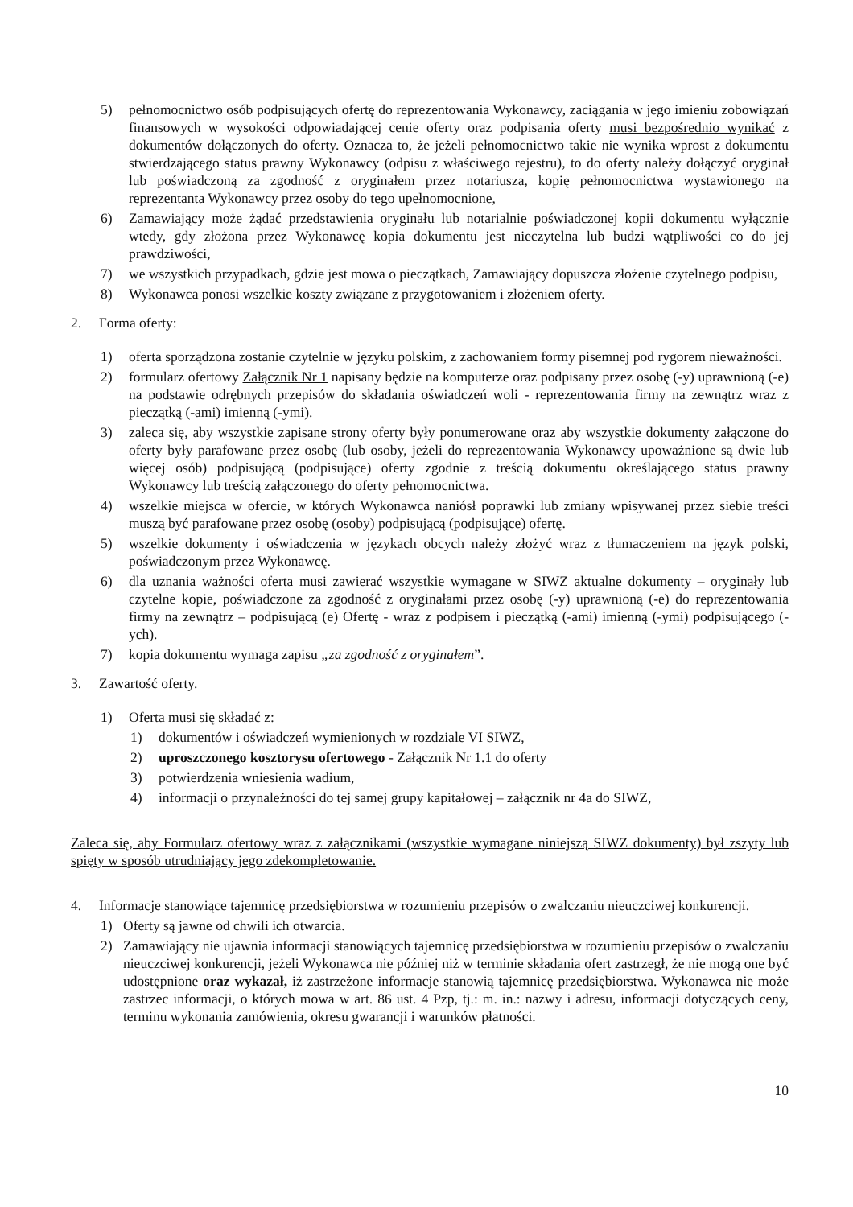5) pełnomocnictwo osób podpisujących ofertę do reprezentowania Wykonawcy, zaciągania w jego imieniu zobowiązań finansowych w wysokości odpowiadającej cenie oferty oraz podpisania oferty musi bezpośrednio wynikać z dokumentów dołączonych do oferty. Oznacza to, że jeżeli pełnomocnictwo takie nie wynika wprost z dokumentu stwierdzającego status prawny Wykonawcy (odpisu z właściwego rejestru), to do oferty należy dołączyć oryginał lub poświadczoną za zgodność z oryginałem przez notariusza, kopię pełnomocnictwa wystawionego na reprezentanta Wykonawcy przez osoby do tego upełnomocnione,
6) Zamawiający może żądać przedstawienia oryginału lub notarialnie poświadczonej kopii dokumentu wyłącznie wtedy, gdy złożona przez Wykonawcę kopia dokumentu jest nieczytelna lub budzi wątpliwości co do jej prawdziwości,
7) we wszystkich przypadkach, gdzie jest mowa o pieczątkach, Zamawiający dopuszcza złożenie czytelnego podpisu,
8) Wykonawca ponosi wszelkie koszty związane z przygotowaniem i złożeniem oferty.
2. Forma oferty:
1) oferta sporządzona zostanie czytelnie w języku polskim, z zachowaniem formy pisemnej pod rygorem nieważności.
2) formularz ofertowy Załącznik Nr 1 napisany będzie na komputerze oraz podpisany przez osobę (-y) uprawnioną (-e) na podstawie odrębnych przepisów do składania oświadczeń woli - reprezentowania firmy na zewnątrz wraz z pieczątką (-ami) imienną (-ymi).
3) zaleca się, aby wszystkie zapisane strony oferty były ponumerowane oraz aby wszystkie dokumenty załączone do oferty były parafowane przez osobę (lub osoby, jeżeli do reprezentowania Wykonawcy upoważnione są dwie lub więcej osób) podpisującą (podpisujące) oferty zgodnie z treścią dokumentu określającego status prawny Wykonawcy lub treścią załączonego do oferty pełnomocnictwa.
4) wszelkie miejsca w ofercie, w których Wykonawca naniósł poprawki lub zmiany wpisywanej przez siebie treści muszą być parafowane przez osobę (osoby) podpisującą (podpisujące) ofertę.
5) wszelkie dokumenty i oświadczenia w językach obcych należy złożyć wraz z tłumaczeniem na język polski, poświadczonym przez Wykonawcę.
6) dla uznania ważności oferta musi zawierać wszystkie wymagane w SIWZ aktualne dokumenty – oryginały lub czytelne kopie, poświadczone za zgodność z oryginałami przez osobę (-y) uprawnioną (-e) do reprezentowania firmy na zewnątrz – podpisującą (e) Ofertę - wraz z podpisem i pieczątką (-ami) imienną (-ymi) podpisującego (-ych).
7) kopia dokumentu wymaga zapisu „za zgodność z oryginałem”.
3. Zawartość oferty.
1) Oferta musi się składać z:
1) dokumentów i oświadczeń wymienionych w rozdziale VI SIWZ,
2) uproszczonego kosztorysu ofertowego - Załącznik Nr 1.1 do oferty
3) potwierdzenia wniesienia wadium,
4) informacji o przynależności do tej samej grupy kapitałowej – załącznik nr 4a do SIWZ,
Zaleca się, aby Formularz ofertowy wraz z załącznikami (wszystkie wymagane niniejszą SIWZ dokumenty) był zszyty lub spięty w sposób utrudniający jego zdekompletowanie.
4. Informacje stanowiące tajemnicę przedsiębiorstwa w rozumieniu przepisów o zwalczaniu nieuczciwej konkurencji.
1) Oferty są jawne od chwili ich otwarcia.
2) Zamawiający nie ujawnia informacji stanowiących tajemnicę przedsiębiorstwa w rozumieniu przepisów o zwalczaniu nieuczciwej konkurencji, jeżeli Wykonawca nie później niż w terminie składania ofert zastrzegł, że nie mogą one być udostępnione oraz wykazał, iż zastrzeżone informacje stanowią tajemnicę przedsiębiorstwa. Wykonawca nie może zastrzec informacji, o których mowa w art. 86 ust. 4 Pzp, tj.: m. in.: nazwy i adresu, informacji dotyczących ceny, terminu wykonania zamówienia, okresu gwarancji i warunków płatności.
10